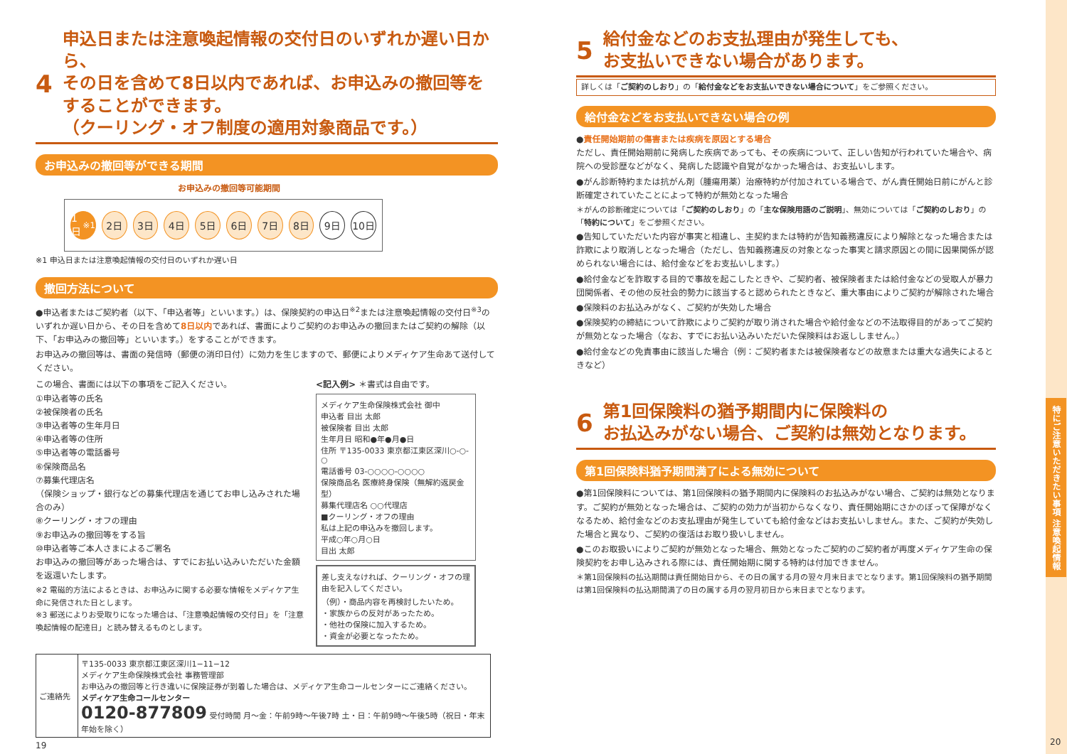4 申込日または注意喚起情報の交付日のいずれか遅い日から、
その日を含めて8日以内であれば、お申込みの撤回等を
することができます。
（クーリング・オフ制度の適用対象商品です。）
お申込みの撤回等ができる期間
お申込みの撤回等可能期間
1日<sup>※1</sup>
2日 3日 4日 5日 6日 7日 8日 9日 10日
※1 申込日または注意喚起情報の交付日のいずれか遅い日
撤回方法について
●申込者またはご契約者（以下、「申込者等」といいます。）は、保険契約の申込日<sup>※2</sup>または注意喚起情報の交付日<sup>※3</sup>のいずれか遅い日から、その日を含めて8日以内であれば、書面によりご契約のお申込みの撤回またはご契約の解除（以下、「お申込みの撤回等」といいます。）をすることができます。
お申込みの撤回等は、書面の発信時（郵便の消印日付）に効力を生じますので、郵便によりメディケア生命あて送付してください。
この場合、書面には以下の事項をご記入ください。
①申込者等の氏名
②被保険者の氏名
③申込者等の生年月日
④申込者等の住所
⑤申込者等の電話番号
⑥保険商品名
⑦募集代理店名
（保険ショップ・銀行などの募集代理店を通じてお申し込みされた場合のみ）
⑧クーリング・オフの理由
⑨お申込みの撤回等をする旨
⑩申込者等ご本人さまによるご署名
お申込みの撤回等があった場合は、すでにお払い込みいただいた金額を返還いたします。
※2 電磁的方法によるときは、お申込みに関する必要な情報をメディケア生命に発信された日とします。
※3 郵送によりお受取りになった場合は、「注意喚起情報の交付日」を「注意喚起情報の配達日」と読み替えるものとします。
<記入例> ＊書式は自由です。
メディケア生命保険株式会社 御中
申込者 目出 太郎
被保険者 目出 太郎
生年月日 昭和●年●月●日
住所 〒135-0033 東京都江東区深川○-○-○
電話番号 03-○○○○-○○○○
保険商品名 医療終身保険（無解約返戻金型）
募集代理店名 ○○代理店
■クーリング・オフの理由
私は上記の申込みを撤回します。
平成○年○月○日
目出 太郎
差し支えなければ、クーリング・オフの理由を記入してください。
（例）・商品内容を再検討したいため。
・家族からの反対があったため。
・他社の保険に加入するため。
・資金が必要となったため。
| ご連絡先 | 〒135-0033 東京都江東区深川1−11−12 メディケア生命保険株式会社 事務管理部 お申込みの撤回等と行き違いに保険証券が到着した場合は、メディケア生命コールセンターにご連絡ください。 メディケア生命コールセンター 0120-877809 受付時間 月～金：午前9時～午後7時 土・日：午前9時～午後5時（祝日・年末年始を除く） |
19
5 給付金などのお支払理由が発生しても、
お支払いできない場合があります。
詳しくは「ご契約のしおり」の「給付金などをお支払いできない場合について」をご参照ください。
給付金などをお支払いできない場合の例
●責任開始期前の傷害または疾病を原因とする場合
ただし、責任開始期前に発病した疾病であっても、その疾病について、正しい告知が行われていた場合や、病院への受診歴などがなく、発病した認識や自覚がなかった場合は、お支払いします。
●がん診断特約または抗がん剤（腫瘍用薬）治療特約が付加されている場合で、がん責任開始日前にがんと診断確定されていたことによって特約が無効となった場合
＊がんの診断確定については「ご契約のしおり」の「主な保険用語のご説明」、無効については「ご契約のしおり」の「特約について」をご参照ください。
●告知していただいた内容が事実と相違し、主契約または特約が告知義務違反により解除となった場合または詐欺により取消しとなった場合（ただし、告知義務違反の対象となった事実と請求原因との間に因果関係が認められない場合には、給付金などをお支払いします。）
●給付金などを詐取する目的で事故を起こしたときや、ご契約者、被保険者または給付金などの受取人が暴力団関係者、その他の反社会的勢力に該当すると認められたときなど、重大事由によりご契約が解除された場合
●保険料のお払込みがなく、ご契約が失効した場合
●保険契約の締結について詐欺によりご契約が取り消された場合や給付金などの不法取得目的があってご契約が無効となった場合（なお、すでにお払い込みいただいた保険料はお返ししません。）
●給付金などの免責事由に該当した場合（例：ご契約者または被保険者などの故意または重大な過失によるときなど）
6 第1回保険料の猶予期間内に保険料の
お払込みがない場合、ご契約は無効となります。
第1回保険料猶予期間満了による無効について
●第1回保険料については、第1回保険料の猶予期間内に保険料のお払込みがない場合、ご契約は無効となります。ご契約が無効となった場合は、ご契約の効力が当初からなくなり、責任開始期にさかのぼって保障がなくなるため、給付金などのお支払理由が発生していても給付金などはお支払いしません。また、ご契約が失効した場合と異なり、ご契約の復活はお取り扱いしません。
●このお取扱いによりご契約が無効となった場合、無効となったご契約のご契約者が再度メディケア生命の保険契約をお申し込みされる際には、責任開始期に関する特約は付加できません。
＊第1回保険料の払込期間は責任開始日から、その日の属する月の翌々月末日までとなります。第1回保険料の猶予期間は第1回保険料の払込期間満了の日の属する月の翌月初日から末日までとなります。
特にご注意いただきたい事項 注意喚起情報
20